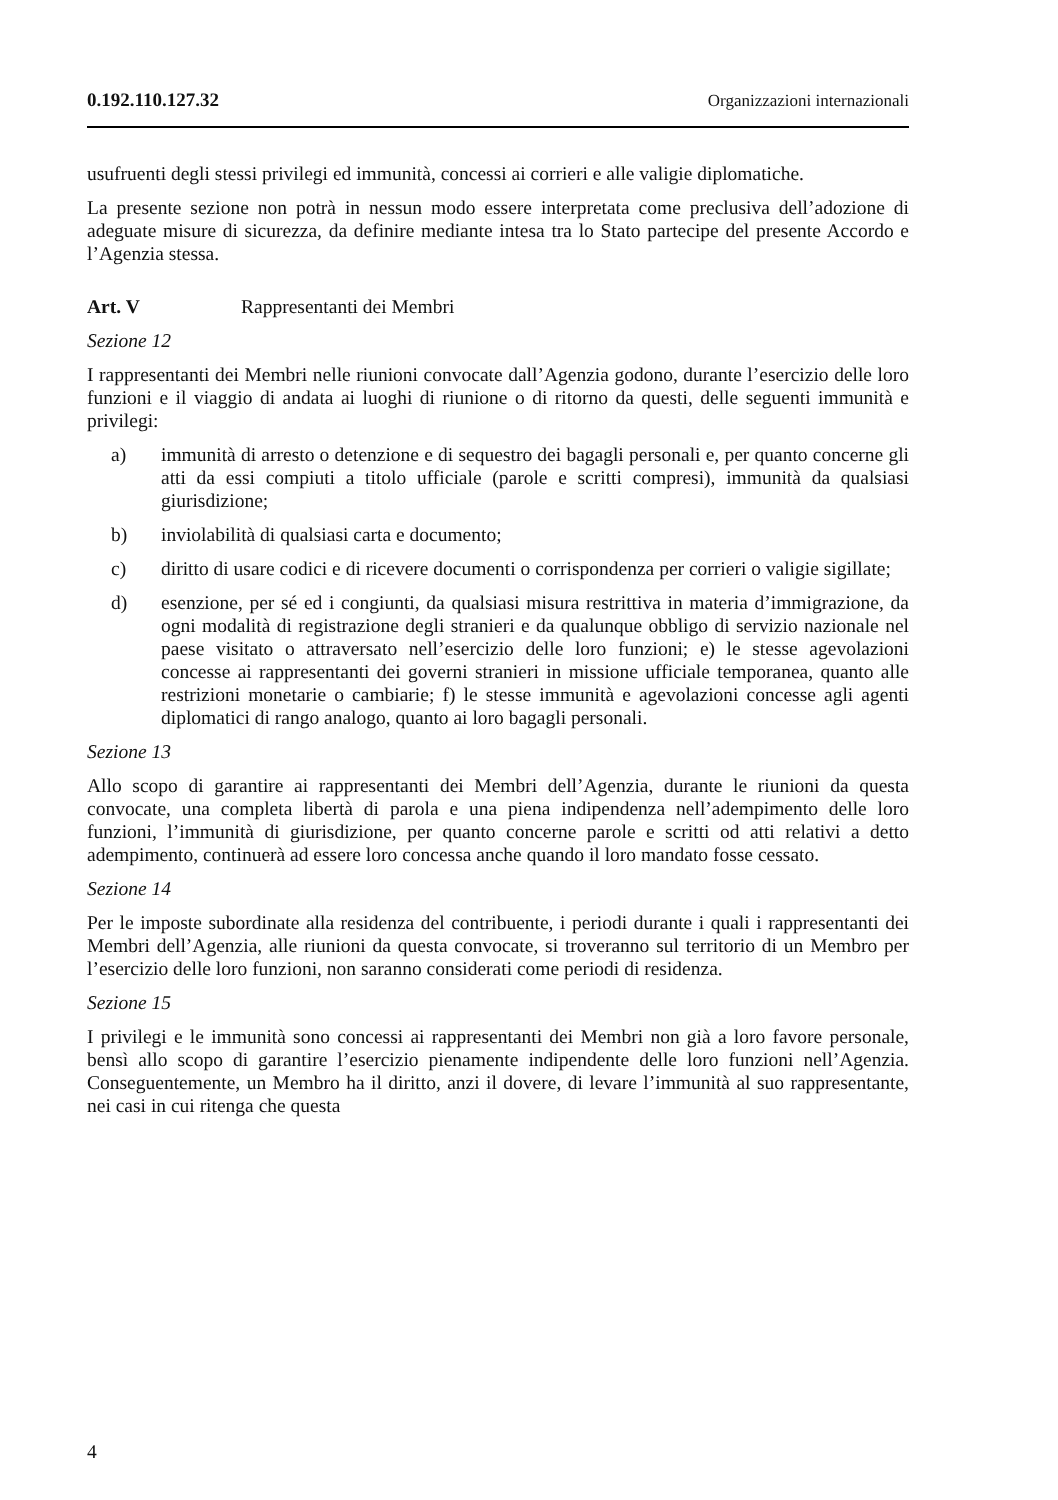0.192.110.127.32 Organizzazioni internazionali
usufruenti degli stessi privilegi ed immunità, concessi ai corrieri e alle valigie diplomatiche.
La presente sezione non potrà in nessun modo essere interpretata come preclusiva dell’adozione di adeguate misure di sicurezza, da definire mediante intesa tra lo Stato partecipe del presente Accordo e l’Agenzia stessa.
Art. V Rappresentanti dei Membri
Sezione 12
I rappresentanti dei Membri nelle riunioni convocate dall’Agenzia godono, durante l’esercizio delle loro funzioni e il viaggio di andata ai luoghi di riunione o di ritorno da questi, delle seguenti immunità e privilegi:
a) immunità di arresto o detenzione e di sequestro dei bagagli personali e, per quanto concerne gli atti da essi compiuti a titolo ufficiale (parole e scritti compresi), immunità da qualsiasi giurisdizione;
b) inviolabilità di qualsiasi carta e documento;
c) diritto di usare codici e di ricevere documenti o corrispondenza per corrieri o valigie sigillate;
d) esenzione, per sé ed i congiunti, da qualsiasi misura restrittiva in materia d’immigrazione, da ogni modalità di registrazione degli stranieri e da qualunque obbligo di servizio nazionale nel paese visitato o attraversato nell’esercizio delle loro funzioni; e) le stesse agevolazioni concesse ai rappresentanti dei governi stranieri in missione ufficiale temporanea, quanto alle restrizioni monetarie o cambiarie; f) le stesse immunità e agevolazioni concesse agli agenti diplomatici di rango analogo, quanto ai loro bagagli personali.
Sezione 13
Allo scopo di garantire ai rappresentanti dei Membri dell’Agenzia, durante le riunioni da questa convocate, una completa libertà di parola e una piena indipendenza nell’adempimento delle loro funzioni, l’immunità di giurisdizione, per quanto concerne parole e scritti od atti relativi a detto adempimento, continuerà ad essere loro concessa anche quando il loro mandato fosse cessato.
Sezione 14
Per le imposte subordinate alla residenza del contribuente, i periodi durante i quali i rappresentanti dei Membri dell’Agenzia, alle riunioni da questa convocate, si troveranno sul territorio di un Membro per l’esercizio delle loro funzioni, non saranno considerati come periodi di residenza.
Sezione 15
I privilegi e le immunità sono concessi ai rappresentanti dei Membri non già a loro favore personale, bensì allo scopo di garantire l’esercizio pienamente indipendente delle loro funzioni nell’Agenzia. Conseguentemente, un Membro ha il diritto, anzi il dovere, di levare l’immunità al suo rappresentante, nei casi in cui ritenga che questa
4